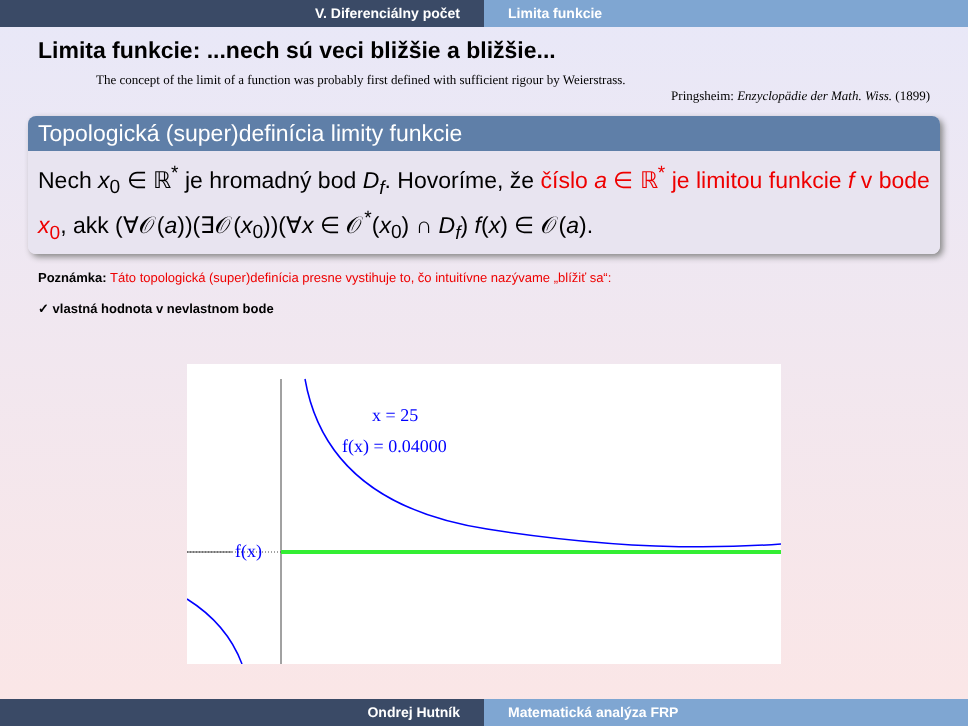V. Diferenciálny počet Limita funkcie
Limita funkcie: ...nech sú veci bližšie a bližšie...
The concept of the limit of a function was probably first defined with sufficient rigour by Weierstrass.
Pringsheim: Enzyclopädie der Math. Wiss. (1899)
Topologická (super)definícia limity funkcie
Nech x<sub>0</sub> ∈ ℝ<sup>*</sup> je hromadný bod D<sub>f</sub>. Hovoríme, že číslo a ∈ ℝ<sup>*</sup> je limitou funkcie f v bode x<sub>0</sub>, akk (∀𝒪(a))(∃𝒪(x<sub>0</sub>))(∀x ∈ 𝒪<sup>*</sup>(x<sub>0</sub>) ∩ D<sub>f</sub>) f(x) ∈ 𝒪(a).
Poznámka: Táto topologická (super)definícia presne vystihuje to, čo intuitívne nazývame „blížiť sa“:
✓ vlastná hodnota v nevlastnom bode
x = 25
f(x) = 0.04000
f(x)
Ondrej Hutník Matematická analýza FRP